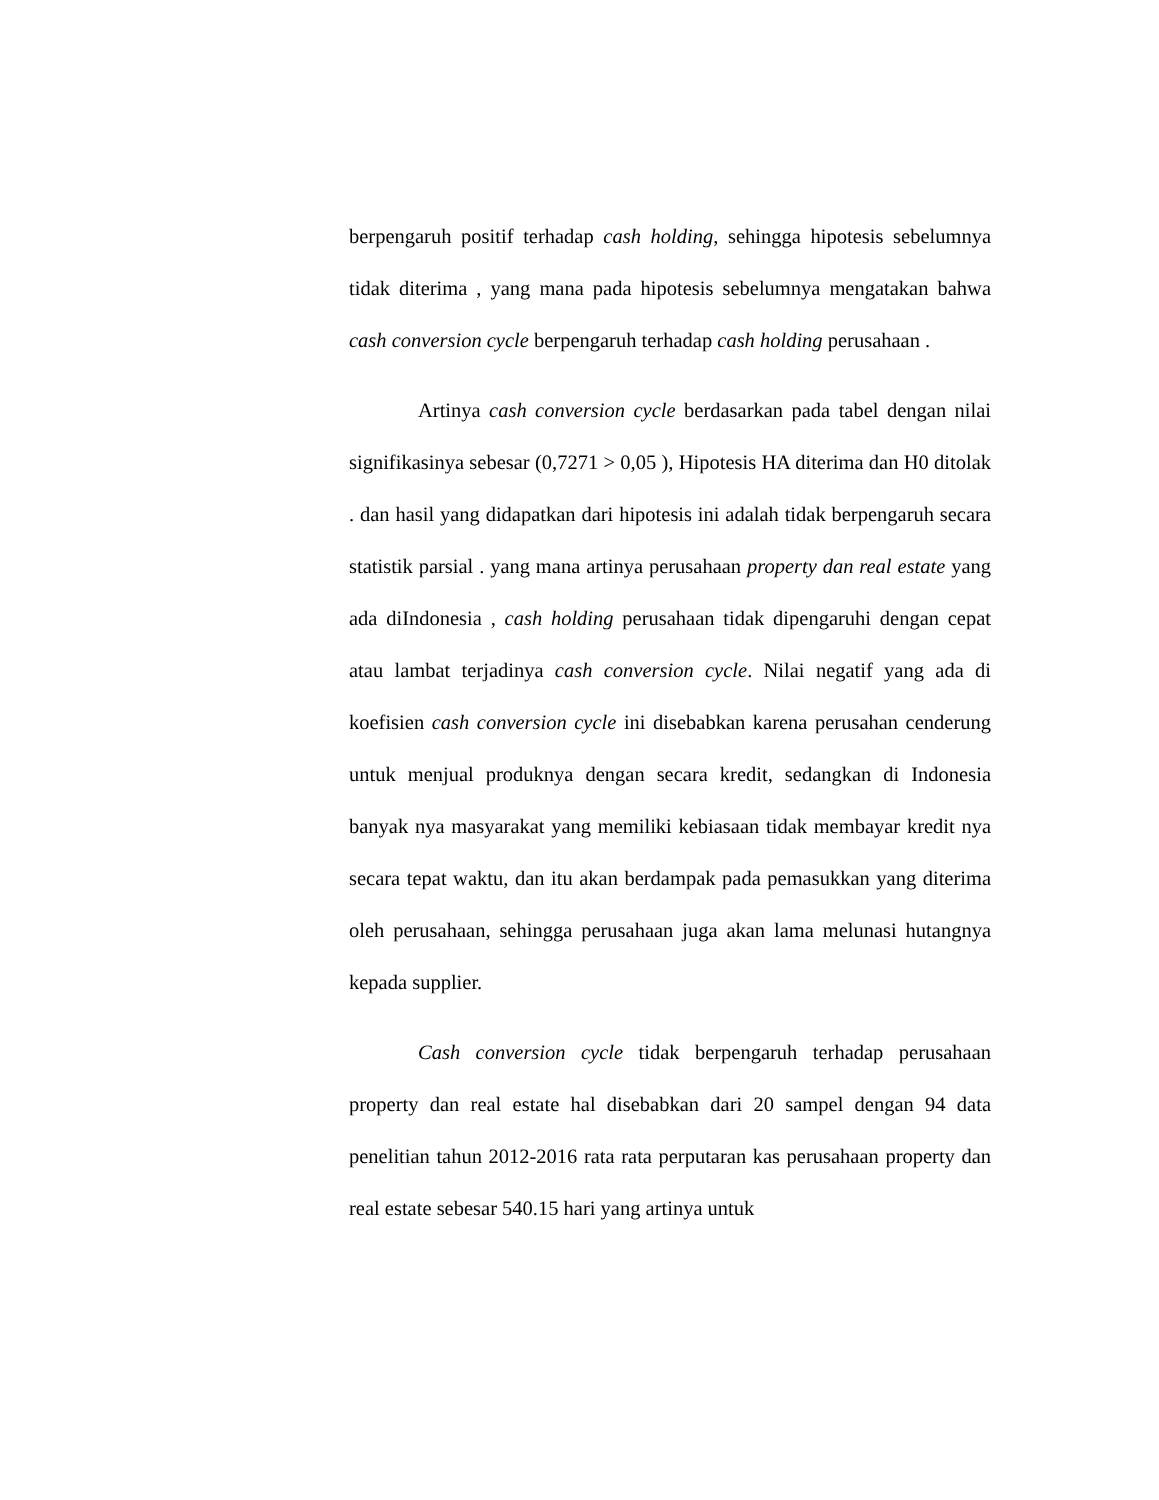berpengaruh positif terhadap cash holding, sehingga hipotesis sebelumnya tidak diterima , yang mana pada hipotesis sebelumnya mengatakan bahwa cash conversion cycle berpengaruh terhadap cash holding perusahaan .
Artinya cash conversion cycle berdasarkan pada tabel dengan nilai signifikasinya sebesar (0,7271 > 0,05 ), Hipotesis HA diterima dan H0 ditolak . dan hasil yang didapatkan dari hipotesis ini adalah tidak berpengaruh secara statistik parsial . yang mana artinya perusahaan property dan real estate yang ada diIndonesia , cash holding perusahaan tidak dipengaruhi dengan cepat atau lambat terjadinya cash conversion cycle. Nilai negatif yang ada di koefisien cash conversion cycle ini disebabkan karena perusahan cenderung untuk menjual produknya dengan secara kredit, sedangkan di Indonesia banyak nya masyarakat yang memiliki kebiasaan tidak membayar kredit nya secara tepat waktu, dan itu akan berdampak pada pemasukkan yang diterima oleh perusahaan, sehingga perusahaan juga akan lama melunasi hutangnya kepada supplier.
Cash conversion cycle tidak berpengaruh terhadap perusahaan property dan real estate hal disebabkan dari 20 sampel dengan 94 data penelitian tahun 2012-2016 rata rata perputaran kas perusahaan property dan real estate sebesar 540.15 hari yang artinya untuk